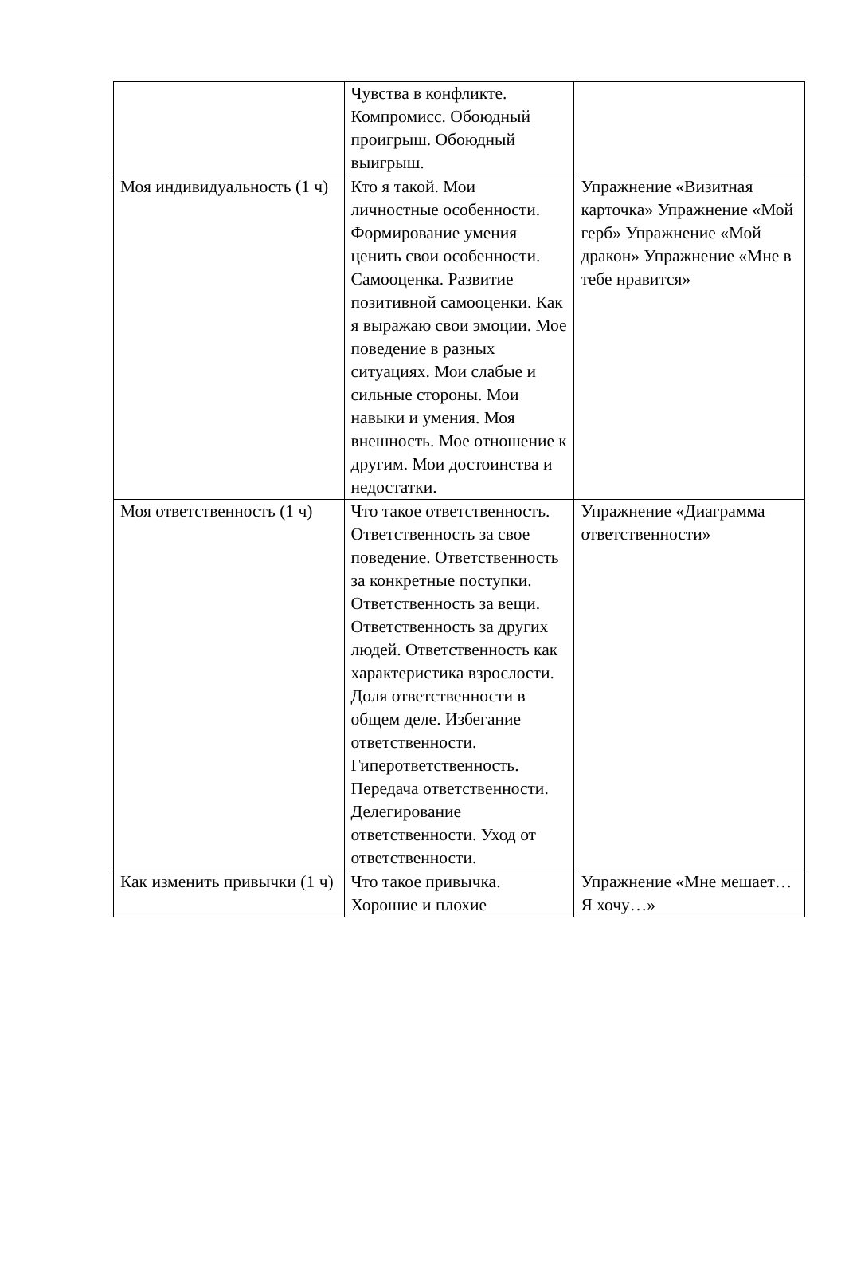| | Чувства в конфликте. Компромисс. Обоюдный проигрыш. Обоюдный выигрыш. | |
| Моя индивидуальность (1 ч) | Кто я такой. Мои личностные особенности. Формирование умения ценить свои особенности. Самооценка. Развитие позитивной самооценки. Как я выражаю свои эмоции. Мое поведение в разных ситуациях. Мои слабые и сильные стороны. Мои навыки и умения. Моя внешность. Мое отношение к другим. Мои достоинства и недостатки. | Упражнение «Визитная карточка» Упражнение «Мой герб» Упражнение «Мой дракон» Упражнение «Мне в тебе нравится» |
| Моя ответственность (1 ч) | Что такое ответственность. Ответственность за свое поведение. Ответственность за конкретные поступки. Ответственность за вещи. Ответственность за других людей. Ответственность как характеристика взрослости. Доля ответственности в общем деле. Избегание ответственности. Гиперответственность. Передача ответственности. Делегирование ответственности. Уход от ответственности. | Упражнение «Диаграмма ответственности» |
| Как изменить привычки (1 ч) | Что такое привычка. Хорошие и плохие | Упражнение «Мне мешает… Я хочу…» |